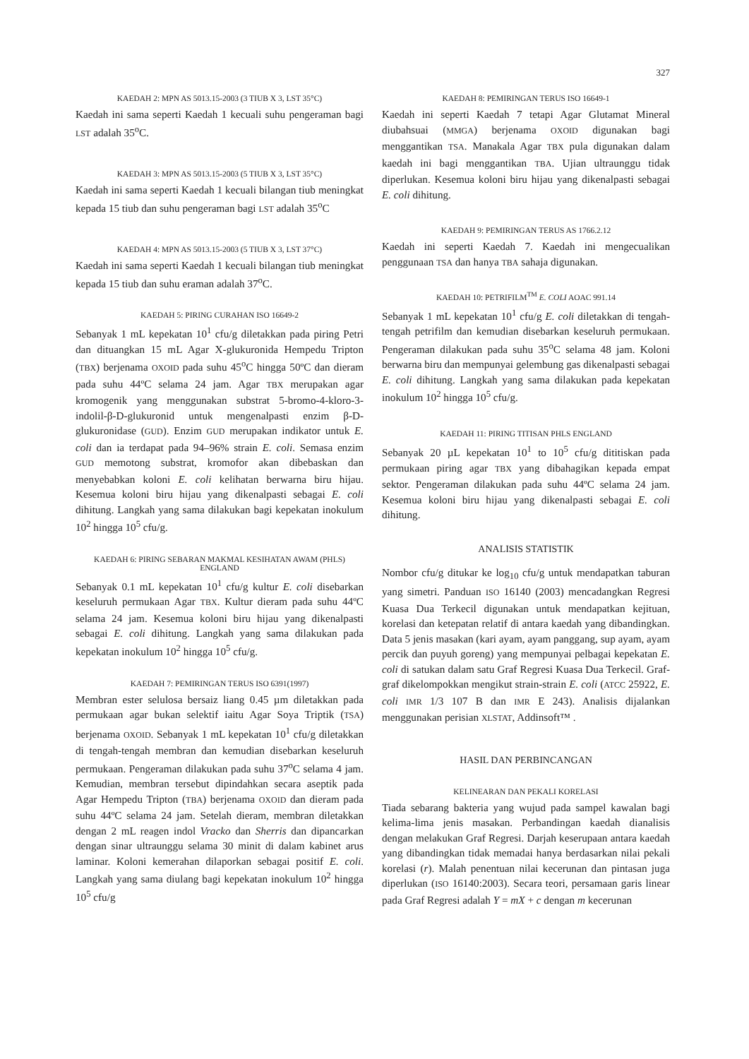327
KAEDAH 2: MPN AS 5013.15-2003 (3 TIUB X 3, LST 35°C)
Kaedah ini sama seperti Kaedah 1 kecuali suhu pengeraman bagi LST adalah 35<sup>o</sup>C.
KAEDAH 3: MPN AS 5013.15-2003 (5 TIUB X 3, LST 35°C)
Kaedah ini sama seperti Kaedah 1 kecuali bilangan tiub meningkat kepada 15 tiub dan suhu pengeraman bagi LST adalah 35<sup>o</sup>C
KAEDAH 4: MPN AS 5013.15-2003 (5 TIUB X 3, LST 37°C)
Kaedah ini sama seperti Kaedah 1 kecuali bilangan tiub meningkat kepada 15 tiub dan suhu eraman adalah 37<sup>o</sup>C.
KAEDAH 5: PIRING CURAHAN ISO 16649-2
Sebanyak 1 mL kepekatan 10<sup>1</sup> cfu/g diletakkan pada piring Petri dan dituangkan 15 mL Agar X-glukuronida Hempedu Tripton (TBX) berjenama OXOID pada suhu 45<sup>o</sup>C hingga 50ºC dan dieram pada suhu 44ºC selama 24 jam. Agar TBX merupakan agar kromogenik yang menggunakan substrat 5-bromo-4-kloro-3-indolil-β-D-glukuronid untuk mengenalpasti enzim β-D-glukuronidase (GUD). Enzim GUD merupakan indikator untuk E. coli dan ia terdapat pada 94–96% strain E. coli. Semasa enzim GUD memotong substrat, kromofor akan dibebaskan dan menyebabkan koloni E. coli kelihatan berwarna biru hijau. Kesemua koloni biru hijau yang dikenalpasti sebagai E. coli dihitung. Langkah yang sama dilakukan bagi kepekatan inokulum 10<sup>2</sup> hingga 10<sup>5</sup> cfu/g.
KAEDAH 6: PIRING SEBARAN MAKMAL KESIHATAN AWAM (PHLS) ENGLAND
Sebanyak 0.1 mL kepekatan 10<sup>1</sup> cfu/g kultur E. coli disebarkan keseluruh permukaan Agar TBX. Kultur dieram pada suhu 44ºC selama 24 jam. Kesemua koloni biru hijau yang dikenalpasti sebagai E. coli dihitung. Langkah yang sama dilakukan pada kepekatan inokulum 10<sup>2</sup> hingga 10<sup>5</sup> cfu/g.
KAEDAH 7: PEMIRINGAN TERUS ISO 6391(1997)
Membran ester selulosa bersaiz liang 0.45 µm diletakkan pada permukaan agar bukan selektif iaitu Agar Soya Triptik (TSA) berjenama OXOID. Sebanyak 1 mL kepekatan 10<sup>1</sup> cfu/g diletakkan di tengah-tengah membran dan kemudian disebarkan keseluruh permukaan. Pengeraman dilakukan pada suhu 37<sup>o</sup>C selama 4 jam. Kemudian, membran tersebut dipindahkan secara aseptik pada Agar Hempedu Tripton (TBA) berjenama OXOID dan dieram pada suhu 44ºC selama 24 jam. Setelah dieram, membran diletakkan dengan 2 mL reagen indol Vracko dan Sherris dan dipancarkan dengan sinar ultraunggu selama 30 minit di dalam kabinet arus laminar. Koloni kemerahan dilaporkan sebagai positif E. coli. Langkah yang sama diulang bagi kepekatan inokulum 10<sup>2</sup> hingga 10<sup>5</sup> cfu/g
KAEDAH 8: PEMIRINGAN TERUS ISO 16649-1
Kaedah ini seperti Kaedah 7 tetapi Agar Glutamat Mineral diubahsuai (MMGA) berjenama OXOID digunakan bagi menggantikan TSA. Manakala Agar TBX pula digunakan dalam kaedah ini bagi menggantikan TBA. Ujian ultraunggu tidak diperlukan. Kesemua koloni biru hijau yang dikenalpasti sebagai E. coli dihitung.
KAEDAH 9: PEMIRINGAN TERUS AS 1766.2.12
Kaedah ini seperti Kaedah 7. Kaedah ini mengecualikan penggunaan TSA dan hanya TBA sahaja digunakan.
KAEDAH 10: PETRIFILM<sup>TM</sup> E. COLI AOAC 991.14
Sebanyak 1 mL kepekatan 10<sup>1</sup> cfu/g E. coli diletakkan di tengah-tengah petrifilm dan kemudian disebarkan keseluruh permukaan. Pengeraman dilakukan pada suhu 35<sup>o</sup>C selama 48 jam. Koloni berwarna biru dan mempunyai gelembung gas dikenalpasti sebagai E. coli dihitung. Langkah yang sama dilakukan pada kepekatan inokulum 10<sup>2</sup> hingga 10<sup>5</sup> cfu/g.
KAEDAH 11: PIRING TITISAN PHLS ENGLAND
Sebanyak 20 µL kepekatan 10<sup>1</sup> to 10<sup>5</sup> cfu/g dititiskan pada permukaan piring agar TBX yang dibahagikan kepada empat sektor. Pengeraman dilakukan pada suhu 44ºC selama 24 jam. Kesemua koloni biru hijau yang dikenalpasti sebagai E. coli dihitung.
ANALISIS STATISTIK
Nombor cfu/g ditukar ke log<sub>10</sub> cfu/g untuk mendapatkan taburan yang simetri. Panduan ISO 16140 (2003) mencadangkan Regresi Kuasa Dua Terkecil digunakan untuk mendapatkan kejituan, korelasi dan ketepatan relatif di antara kaedah yang dibandingkan. Data 5 jenis masakan (kari ayam, ayam panggang, sup ayam, ayam percik dan puyuh goreng) yang mempunyai pelbagai kepekatan E. coli di satukan dalam satu Graf Regresi Kuasa Dua Terkecil. Graf-graf dikelompokkan mengikut strain-strain E. coli (ATCC 25922, E. coli IMR 1/3 107 B dan IMR E 243). Analisis dijalankan menggunakan perisian XLSTAT, Addinsoft™ .
HASIL DAN PERBINCANGAN
KELINEARAN DAN PEKALI KORELASI
Tiada sebarang bakteria yang wujud pada sampel kawalan bagi kelima-lima jenis masakan. Perbandingan kaedah dianalisis dengan melakukan Graf Regresi. Darjah keserupaan antara kaedah yang dibandingkan tidak memadai hanya berdasarkan nilai pekali korelasi (r). Malah penentuan nilai kecerunan dan pintasan juga diperlukan (ISO 16140:2003). Secara teori, persamaan garis linear pada Graf Regresi adalah Y = mX + c dengan m kecerunan